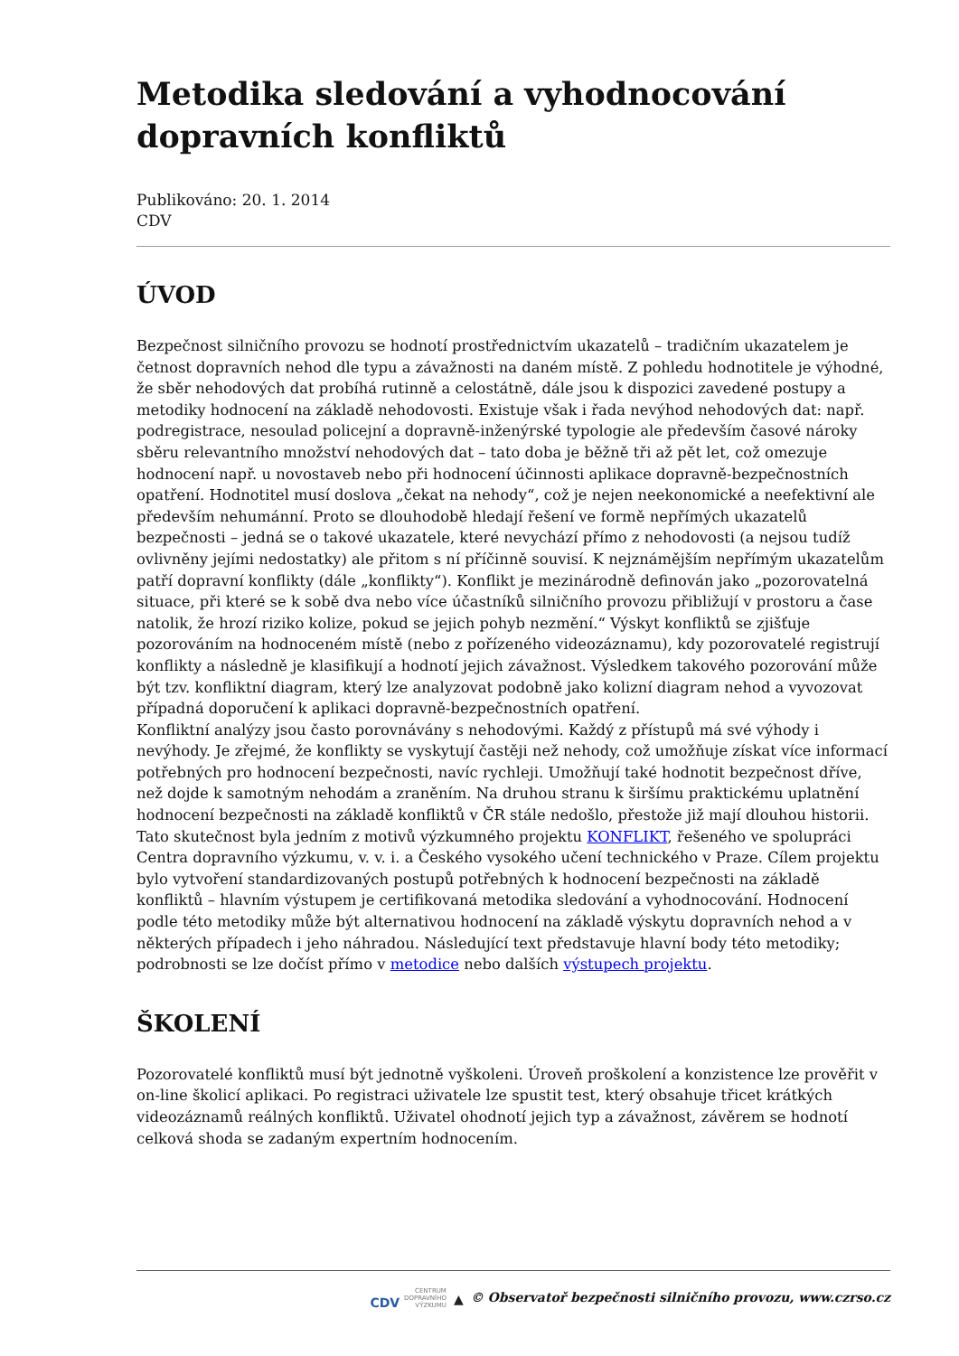Metodika sledování a vyhodnocování dopravních konfliktů
Publikováno: 20. 1. 2014
CDV
ÚVOD
Bezpečnost silničního provozu se hodnotí prostřednictvím ukazatelů – tradičním ukazatelem je četnost dopravních nehod dle typu a závažnosti na daném místě. Z pohledu hodnotitele je výhodné, že sběr nehodových dat probíhá rutinně a celostátně, dále jsou k dispozici zavedené postupy a metodiky hodnocení na základě nehodovosti. Existuje však i řada nevýhod nehodových dat: např. podregistrace, nesoulad policejní a dopravně-inženýrské typologie ale především časové nároky sběru relevantního množství nehodových dat – tato doba je běžně tři až pět let, což omezuje hodnocení např. u novostaveb nebo při hodnocení účinnosti aplikace dopravně-bezpečnostních opatření. Hodnotitel musí doslova „čekat na nehody“, což je nejen neekonomické a neefektivní ale především nehumánní. Proto se dlouhodobě hledají řešení ve formě nepřímých ukazatelů bezpečnosti – jedná se o takové ukazatele, které nevychází přímo z nehodovosti (a nejsou tudíž ovlivněny jejími nedostatky) ale přitom s ní příčinně souvisí. K nejznámějším nepřímým ukazatelům patří dopravní konflikty (dále „konflikty“). Konflikt je mezinárodně definován jako „pozorovatelná situace, při které se k sobě dva nebo více účastníků silničního provozu přibližují v prostoru a čase natolik, že hrozí riziko kolize, pokud se jejich pohyb nezmění.“ Výskyt konfliktů se zjišťuje pozorováním na hodnoceném místě (nebo z pořízeného videozáznamu), kdy pozorovatelé registrují konflikty a následně je klasifikují a hodnotí jejich závažnost. Výsledkem takového pozorování může být tzv. konfliktní diagram, který lze analyzovat podobně jako kolizní diagram nehod a vyvozovat případná doporučení k aplikaci dopravně-bezpečnostních opatření.
Konfliktní analýzy jsou často porovnávány s nehodovými. Každý z přístupů má své výhody i nevýhody. Je zřejmé, že konflikty se vyskytují častěji než nehody, což umožňuje získat více informací potřebných pro hodnocení bezpečnosti, navíc rychleji. Umožňují také hodnotit bezpečnost dříve, než dojde k samotným nehodám a zraněním. Na druhou stranu k širšímu praktickému uplatnění hodnocení bezpečnosti na základě konfliktů v ČR stále nedošlo, přestože již mají dlouhou historii. Tato skutečnost byla jedním z motivů výzkumného projektu KONFLIKT, řešeného ve spolupráci Centra dopravního výzkumu, v. v. i. a Českého vysokého učení technického v Praze. Cílem projektu bylo vytvoření standardizovaných postupů potřebných k hodnocení bezpečnosti na základě konfliktů – hlavním výstupem je certifikovaná metodika sledování a vyhodnocování. Hodnocení podle této metodiky může být alternativou hodnocení na základě výskytu dopravních nehod a v některých případech i jeho náhradou. Následující text představuje hlavní body této metodiky; podrobnosti se lze dočíst přímo v metodice nebo dalších výstupech projektu.
ŠKOLENÍ
Pozorovatelé konfliktů musí být jednotně vyškoleni. Úroveň proškolení a konzistence lze prověřit v on-line školicí aplikaci. Po registraci uživatele lze spustit test, který obsahuje třicet krátkých videozáznamů reálných konfliktů. Uživatel ohodnotí jejich typ a závažnost, závěrem se hodnotí celková shoda se zadaným expertním hodnocením.
CDV CENTRUM
DOPRAVNÍHO
VÝZKUMU ▲ © Observatoř bezpečnosti silničního provozu, www.czrso.cz